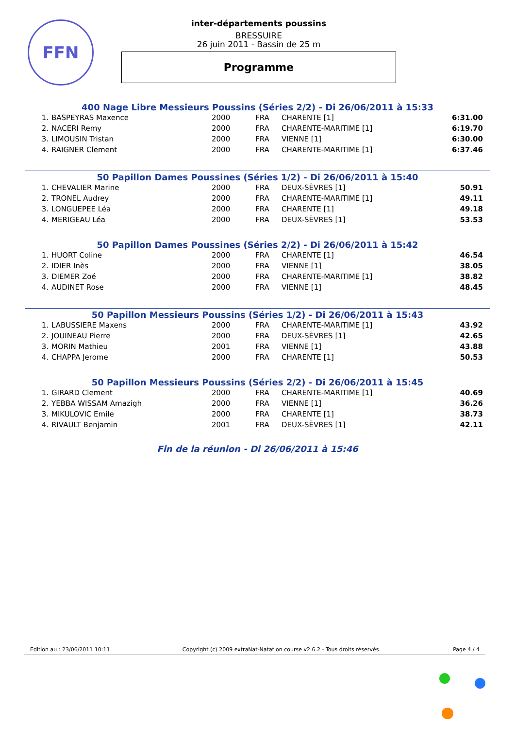FFN
inter-départements poussins
BRESSUIRE
26 juin 2011 - Bassin de 25 m
Programme
400 Nage Libre Messieurs Poussins (Séries 2/2) - Di 26/06/2011 à 15:33
| 1. | BASPEYRAS Maxence | 2000 | FRA | CHARENTE [1] | 6:31.00 |
| 2. | NACERI Remy | 2000 | FRA | CHARENTE-MARITIME [1] | 6:19.70 |
| 3. | LIMOUSIN Tristan | 2000 | FRA | VIENNE [1] | 6:30.00 |
| 4. | RAIGNER Clement | 2000 | FRA | CHARENTE-MARITIME [1] | 6:37.46 |
50 Papillon Dames Poussines (Séries 1/2) - Di 26/06/2011 à 15:40
| 1. | CHEVALIER Marine | 2000 | FRA | DEUX-SÈVRES [1] | 50.91 |
| 2. | TRONEL Audrey | 2000 | FRA | CHARENTE-MARITIME [1] | 49.11 |
| 3. | LONGUEPEE Léa | 2000 | FRA | CHARENTE [1] | 49.18 |
| 4. | MERIGEAU Léa | 2000 | FRA | DEUX-SÈVRES [1] | 53.53 |
50 Papillon Dames Poussines (Séries 2/2) - Di 26/06/2011 à 15:42
| 1. | HUORT Coline | 2000 | FRA | CHARENTE [1] | 46.54 |
| 2. | IDIER Inès | 2000 | FRA | VIENNE [1] | 38.05 |
| 3. | DIEMER Zoé | 2000 | FRA | CHARENTE-MARITIME [1] | 38.82 |
| 4. | AUDINET Rose | 2000 | FRA | VIENNE [1] | 48.45 |
50 Papillon Messieurs Poussins (Séries 1/2) - Di 26/06/2011 à 15:43
| 1. | LABUSSIERE Maxens | 2000 | FRA | CHARENTE-MARITIME [1] | 43.92 |
| 2. | JOUINEAU Pierre | 2000 | FRA | DEUX-SÈVRES [1] | 42.65 |
| 3. | MORIN Mathieu | 2001 | FRA | VIENNE [1] | 43.88 |
| 4. | CHAPPA Jerome | 2000 | FRA | CHARENTE [1] | 50.53 |
50 Papillon Messieurs Poussins (Séries 2/2) - Di 26/06/2011 à 15:45
| 1. | GIRARD Clement | 2000 | FRA | CHARENTE-MARITIME [1] | 40.69 |
| 2. | YEBBA WISSAM Amazigh | 2000 | FRA | VIENNE [1] | 36.26 |
| 3. | MIKULOVIC Emile | 2000 | FRA | CHARENTE [1] | 38.73 |
| 4. | RIVAULT Benjamin | 2001 | FRA | DEUX-SÈVRES [1] | 42.11 |
Fin de la réunion - Di 26/06/2011 à 15:46
Edition au : 23/06/2011 10:11 Copyright (c) 2009 extraNat-Natation course v2.6.2 - Tous droits réservés. Page 4 / 4